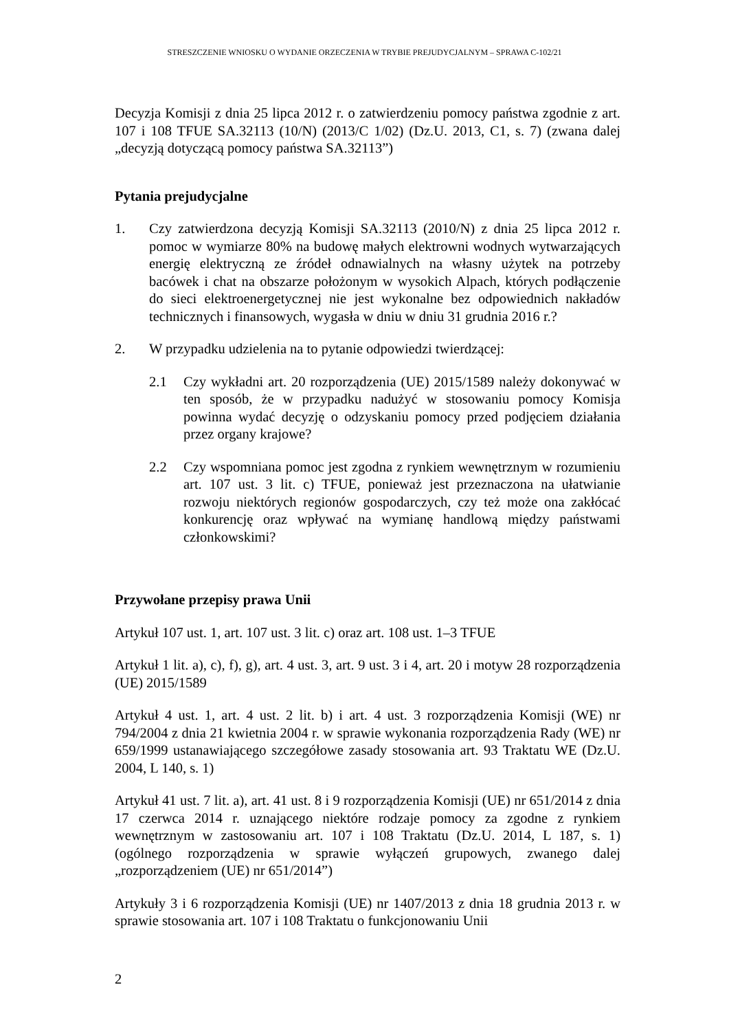STRESZCZENIE WNIOSKU O WYDANIE ORZECZENIA W TRYBIE PREJUDYCJALNYM – SPRAWA C-102/21
Decyzja Komisji z dnia 25 lipca 2012 r. o zatwierdzeniu pomocy państwa zgodnie z art. 107 i 108 TFUE SA.32113 (10/N) (2013/C 1/02) (Dz.U. 2013, C1, s. 7) (zwana dalej „decyzją dotyczącą pomocy państwa SA.32113”)
Pytania prejudycjalne
1. Czy zatwierdzona decyzją Komisji SA.32113 (2010/N) z dnia 25 lipca 2012 r. pomoc w wymiarze 80% na budowę małych elektrowni wodnych wytwarzających energię elektryczną ze źródeł odnawialnych na własny użytek na potrzeby bacówek i chat na obszarze położonym w wysokich Alpach, których podłączenie do sieci elektroenergetycznej nie jest wykonalne bez odpowiednich nakładów technicznych i finansowych, wygasła w dniu w dniu 31 grudnia 2016 r.?
2. W przypadku udzielenia na to pytanie odpowiedzi twierdzącej:
2.1 Czy wykładni art. 20 rozporządzenia (UE) 2015/1589 należy dokonywać w ten sposób, że w przypadku nadużyć w stosowaniu pomocy Komisja powinna wydać decyzję o odzyskaniu pomocy przed podjęciem działania przez organy krajowe?
2.2 Czy wspomniana pomoc jest zgodna z rynkiem wewnętrznym w rozumieniu art. 107 ust. 3 lit. c) TFUE, ponieważ jest przeznaczona na ułatwianie rozwoju niektórych regionów gospodarczych, czy też może ona zakłócać konkurencję oraz wpływać na wymianę handlową między państwami członkowskimi?
Przywołane przepisy prawa Unii
Artykuł 107 ust. 1, art. 107 ust. 3 lit. c) oraz art. 108 ust. 1–3 TFUE
Artykuł 1 lit. a), c), f), g), art. 4 ust. 3, art. 9 ust. 3 i 4, art. 20 i motyw 28 rozporządzenia (UE) 2015/1589
Artykuł 4 ust. 1, art. 4 ust. 2 lit. b) i art. 4 ust. 3 rozporządzenia Komisji (WE) nr 794/2004 z dnia 21 kwietnia 2004 r. w sprawie wykonania rozporządzenia Rady (WE) nr 659/1999 ustanawiającego szczegółowe zasady stosowania art. 93 Traktatu WE (Dz.U. 2004, L 140, s. 1)
Artykuł 41 ust. 7 lit. a), art. 41 ust. 8 i 9 rozporządzenia Komisji (UE) nr 651/2014 z dnia 17 czerwca 2014 r. uznającego niektóre rodzaje pomocy za zgodne z rynkiem wewnętrznym w zastosowaniu art. 107 i 108 Traktatu (Dz.U. 2014, L 187, s. 1) (ogólnego rozporządzenia w sprawie wyłączeń grupowych, zwanego dalej „rozporządzeniem (UE) nr 651/2014”)
Artykuły 3 i 6 rozporządzenia Komisji (UE) nr 1407/2013 z dnia 18 grudnia 2013 r. w sprawie stosowania art. 107 i 108 Traktatu o funkcjonowaniu Unii
2